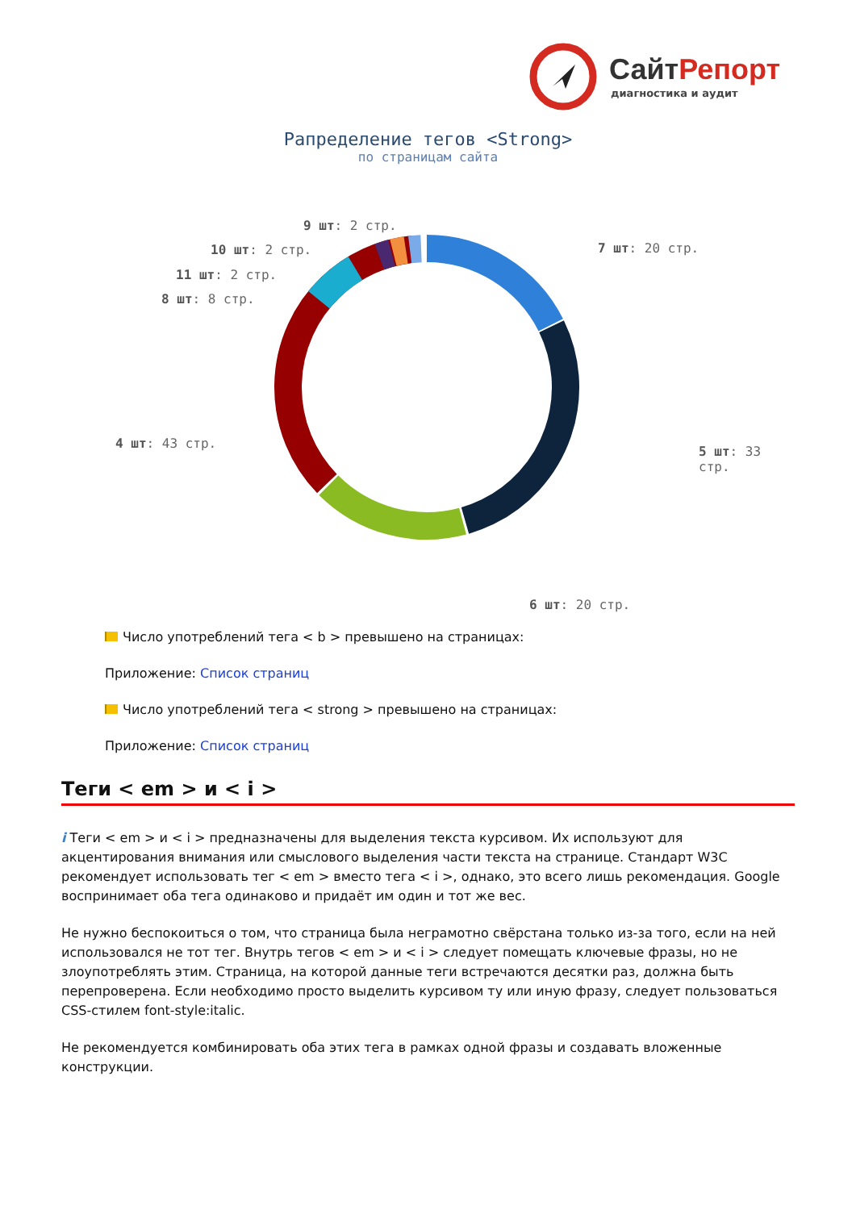СайтРепорт
диагностика и аудит
Рапределение тегов <Strong>
по страницам сайта
9 шт: 2 стр.
10 шт: 2 стр. 7 шт: 20 стр.
11 шт: 2 стр.
8 шт: 8 стр.
4 шт: 43 стр.
5 шт: 33 стр.
6 шт: 20 стр.
Число употреблений тега < b > превышено на страницах:
Приложение: Список страниц
Число употреблений тега < strong > превышено на страницах:
Приложение: Список страниц
Теги < em > и < i >
i Теги < em > и < i > предназначены для выделения текста курсивом. Их используют для акцентирования внимания или смыслового выделения части текста на странице. Стандарт W3C рекомендует использовать тег < em > вместо тега < i >, однако, это всего лишь рекомендация. Google воспринимает оба тега одинаково и придаёт им один и тот же вес.
Не нужно беспокоиться о том, что страница была неграмотно свёрстана только из-за того, если на ней использовался не тот тег. Внутрь тегов < em > и < i > следует помещать ключевые фразы, но не злоупотреблять этим. Страница, на которой данные теги встречаются десятки раз, должна быть перепроверена. Если необходимо просто выделить курсивом ту или иную фразу, следует пользоваться CSS-стилем font-style:italic.
Не рекомендуется комбинировать оба этих тега в рамках одной фразы и создавать вложенные конструкции.